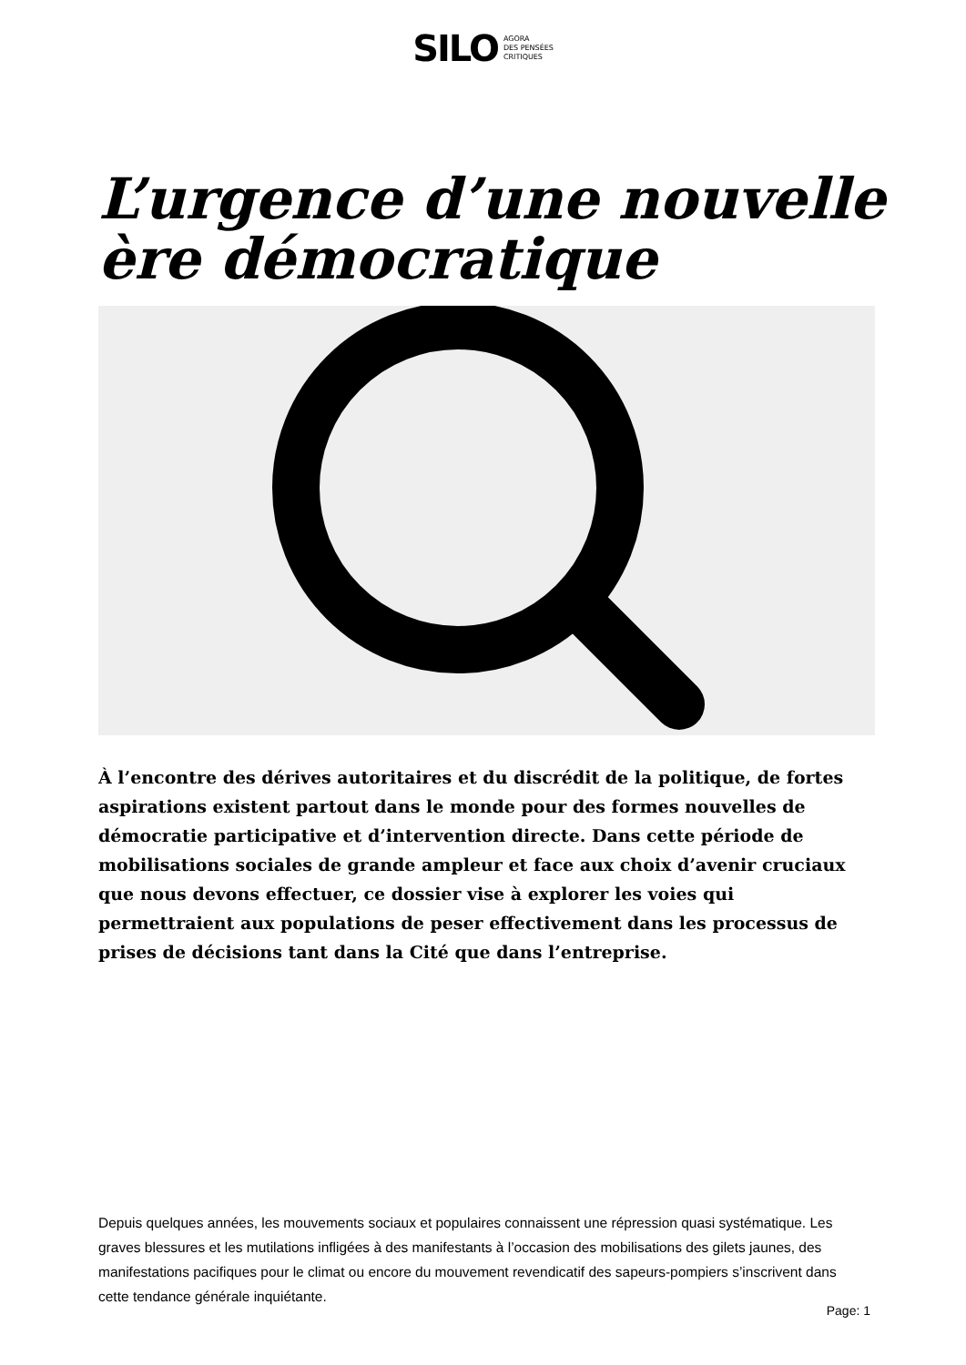SILO AGORA
DES PENSÉES
CRITIQUES
L’urgence d’une nouvelle ère démocratique
À l’encontre des dérives autoritaires et du discrédit de la politique, de fortes aspirations existent partout dans le monde pour des formes nouvelles de démocratie participative et d’intervention directe. Dans cette période de mobilisations sociales de grande ampleur et face aux choix d’avenir cruciaux que nous devons effectuer, ce dossier vise à explorer les voies qui permettraient aux populations de peser effectivement dans les processus de prises de décisions tant dans la Cité que dans l’entreprise.
Depuis quelques années, les mouvements sociaux et populaires connaissent une répression quasi systématique. Les graves blessures et les mutilations infligées à des manifestants à l’occasion des mobilisations des gilets jaunes, des manifestations pacifiques pour le climat ou encore du mouvement revendicatif des sapeurs-pompiers s’inscrivent dans cette tendance générale inquiétante.
Page: 1